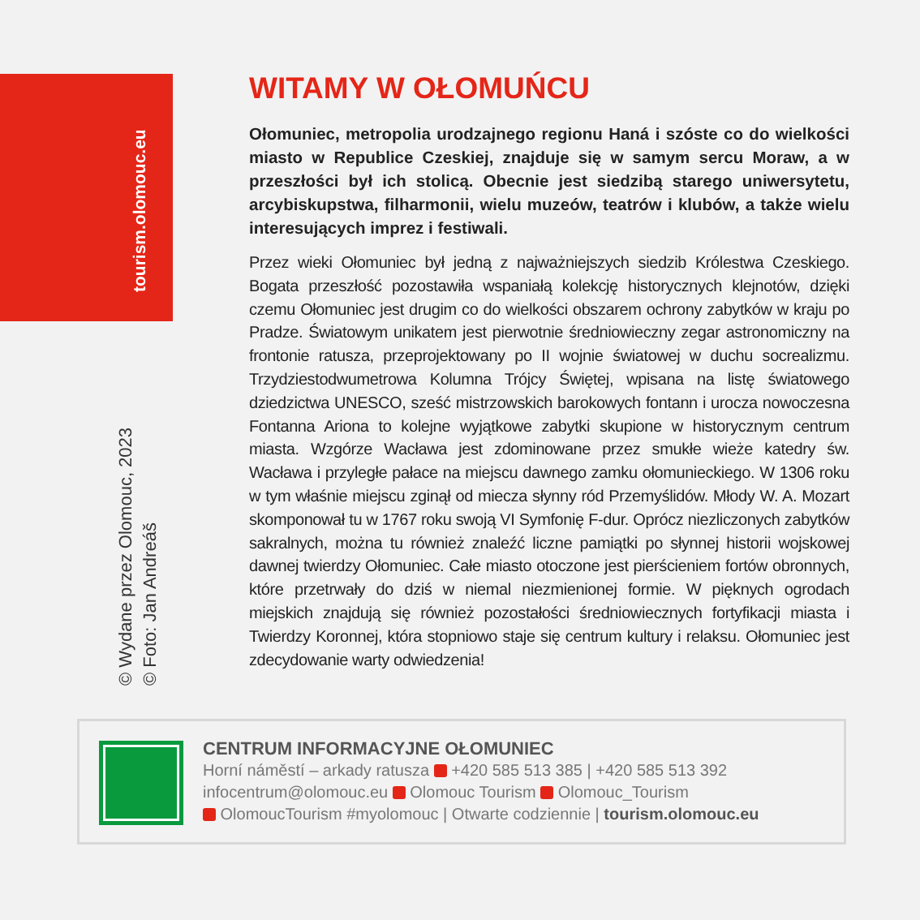tourism.olomouc.eu
© Wydane przez Olomouc, 2023
© Foto: Jan Andreáš
WITAMY W OŁOMUŃCU
Ołomuniec, metropolia urodzajnego regionu Haná i szóste co do wielkości miasto w Republice Czeskiej, znajduje się w samym sercu Moraw, a w przeszłości był ich stolicą. Obecnie jest siedzibą starego uniwersytetu, arcybiskupstwa, filharmonii, wielu muzeów, teatrów i klubów, a także wielu interesujących imprez i festiwali.
Przez wieki Ołomuniec był jedną z najważniejszych siedzib Królestwa Czeskiego. Bogata przeszłość pozostawiła wspaniałą kolekcję historycznych klejnotów, dzięki czemu Ołomuniec jest drugim co do wielkości obszarem ochrony zabytków w kraju po Pradze. Światowym unikatem jest pierwotnie średniowieczny zegar astronomiczny na frontonie ratusza, przeprojektowany po II wojnie światowej w duchu socrealizmu. Trzydziestodwumetrowa Kolumna Trójcy Świętej, wpisana na listę światowego dziedzictwa UNESCO, sześć mistrzowskich barokowych fontann i urocza nowoczesna Fontanna Ariona to kolejne wyjątkowe zabytki skupione w historycznym centrum miasta. Wzgórze Wacława jest zdominowane przez smukłe wieże katedry św. Wacława i przyległe pałace na miejscu dawnego zamku ołomunieckiego. W 1306 roku w tym właśnie miejscu zginął od miecza słynny ród Przemyślidów. Młody W. A. Mozart skomponował tu w 1767 roku swoją VI Symfonię F-dur. Oprócz niezliczonych zabytków sakralnych, można tu również znaleźć liczne pamiątki po słynnej historii wojskowej dawnej twierdzy Ołomuniec. Całe miasto otoczone jest pierścieniem fortów obronnych, które przetrwały do dziś w niemal niezmienionej formie. W pięknych ogrodach miejskich znajdują się również pozostałości średniowiecznych fortyfikacji miasta i Twierdzy Koronnej, która stopniowo staje się centrum kultury i relaksu. Ołomuniec jest zdecydowanie warty odwiedzenia!
CENTRUM INFORMACYJNE OŁOMUNIEC
Horní náměstí – arkady ratusza +420 585 513 385 | +420 585 513 392
infocentrum@olomouc.eu Olomouc Tourism Olomouc_Tourism
OlomoucTourism #myolomouc | Otwarte codziennie | tourism.olomouc.eu